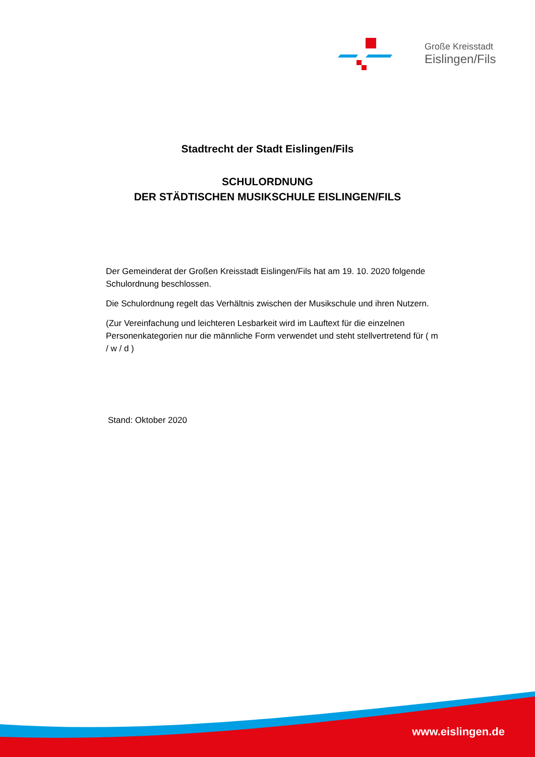Große Kreisstadt
Eislingen/Fils
Stadtrecht der Stadt Eislingen/Fils
SCHULORDNUNG
DER STÄDTISCHEN MUSIKSCHULE EISLINGEN/FILS
Der Gemeinderat der Großen Kreisstadt Eislingen/Fils hat am 19. 10. 2020 folgende Schulordnung beschlossen.
Die Schulordnung regelt das Verhältnis zwischen der Musikschule und ihren Nutzern.
(Zur Vereinfachung und leichteren Lesbarkeit wird im Lauftext für die einzelnen Personenkategorien nur die männliche Form verwendet und steht stellvertretend für ( m / w / d )
Stand: Oktober 2020
www.eislingen.de